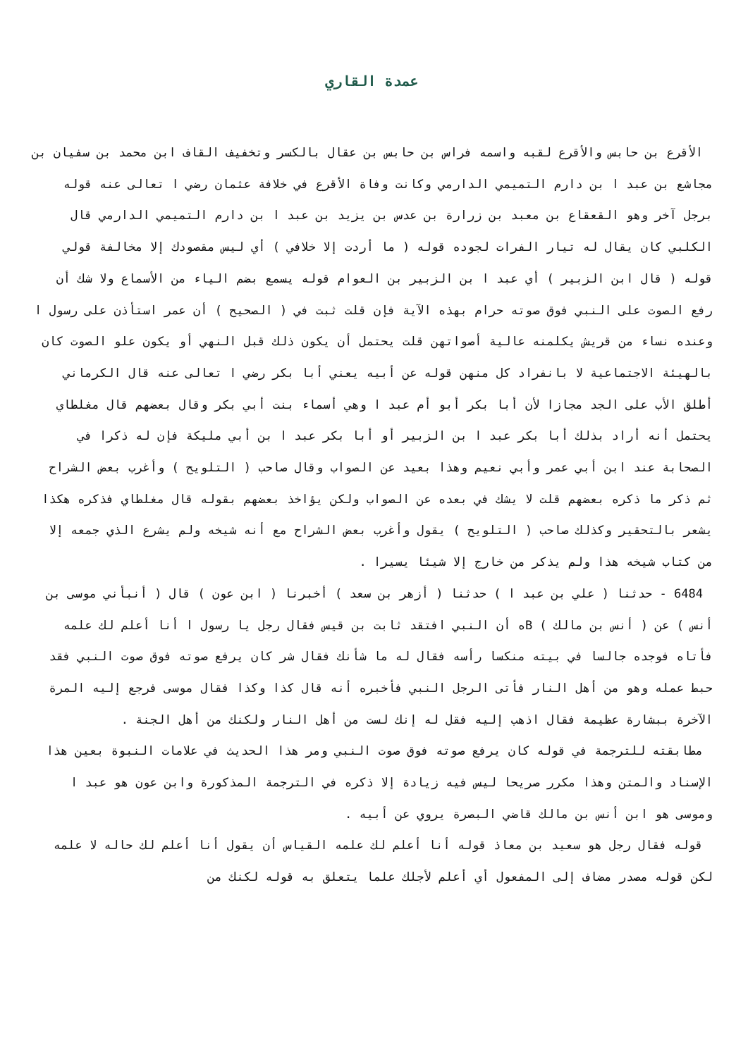عمدة القاري
الأقرع بن حابس والأقرع لقبه واسمه فراس بن حابس بن عقال بالكسر وتخفيف القاف ابن محمد بن سفيان بن مجاشع بن عبد ا بن دارم التميمي الدارمي وكانت وفاة الأقرع في خلافة عثمان رضي ا تعالى عنه قوله برجل آخر وهو القعقاع بن معبد بن زرارة بن عدس بن يزيد بن عبد ا بن دارم التميمي الدارمي قال الكلبي كان يقال له تيار الفرات لجوده قوله ( ما أردت إلا خلافي ) أي ليس مقصودك إلا مخالفة قولي قوله ( قال ابن الزبير ) أي عبد ا بن الزبير بن العوام قوله يسمع بضم الياء من الأسماع ولا شك أن رفع الصوت على النبي فوق صوته حرام بهذه الآية فإن قلت ثبت في ( الصحيح ) أن عمر استأذن على رسول ا وعنده نساء من قريش يكلمنه عالية أصواتهن قلت يحتمل أن يكون ذلك قبل النهي أو يكون علو الصوت كان بالهيئة الاجتماعية لا بانفراد كل منهن قوله عن أبيه يعني أبا بكر رضي ا تعالى عنه قال الكرماني أطلق الأب على الجد مجازا لأن أبا بكر أبو أم عبد ا وهي أسماء بنت أبي بكر وقال بعضهم قال مغلطاي يحتمل أنه أراد بذلك أبا بكر عبد ا بن الزبير أو أبا بكر عبد ا بن أبي مليكة فإن له ذكرا في الصحابة عند ابن أبي عمر وأبي نعيم وهذا بعيد عن الصواب وقال صاحب ( التلويح ) وأغرب بعض الشراح ثم ذكر ما ذكره بعضهم قلت لا يشك في بعده عن الصواب ولكن يؤاخذ بعضهم بقوله قال مغلطاي فذكره هكذا يشعر بالتحقير وكذلك صاحب ( التلويح ) يقول وأغرب بعض الشراح مع أنه شيخه ولم يشرع الذي جمعه إلا من كتاب شيخه هذا ولم يذكر من خارج إلا شيئا يسيرا .
6484 - حدثنا ( علي بن عبد ا ) حدثنا ( أزهر بن سعد ) أخبرنا ( ابن عون ) قال ( أنبأني موسى بن أنس ) عن ( أنس بن مالك ) Bه أن النبي افتقد ثابت بن قيس فقال رجل يا رسول ا أنا أعلم لك علمه فأتاه فوجده جالسا في بيته منكسا رأسه فقال له ما شأنك فقال شر كان يرفع صوته فوق صوت النبي فقد حبط عمله وهو من أهل النار فأتى الرجل النبي فأخبره أنه قال كذا وكذا فقال موسى فرجع إليه المرة الآخرة ببشارة عظيمة فقال اذهب إليه فقل له إنك لست من أهل النار ولكنك من أهل الجنة .
مطابقته للترجمة في قوله كان يرفع صوته فوق صوت النبي ومر هذا الحديث في علامات النبوة بعين هذا الإسناد والمتن وهذا مكرر صريحا ليس فيه زيادة إلا ذكره في الترجمة المذكورة وابن عون هو عبد ا وموسى هو ابن أنس بن مالك قاضي البصرة يروي عن أبيه .
قوله فقال رجل هو سعيد بن معاذ قوله أنا أعلم لك علمه القياس أن يقول أنا أعلم لك حاله لا علمه لكن قوله مصدر مضاف إلى المفعول أي أعلم لأجلك علما يتعلق به قوله لكنك من